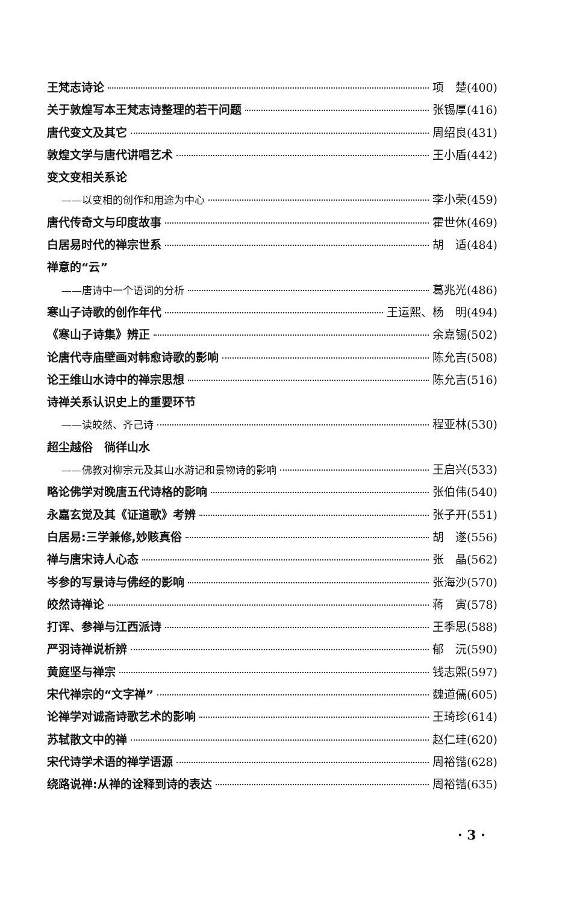王梵志诗论 项　楚(400)
关于敦煌写本王梵志诗整理的若干问题 张锡厚(416)
唐代变文及其它 周绍良(431)
敦煌文学与唐代讲唱艺术 王小盾(442)
变文变相关系论
——以变相的创作和用途为中心 李小荣(459)
唐代传奇文与印度故事 霍世休(469)
白居易时代的禅宗世系 胡　适(484)
禅意的“云”
——唐诗中一个语词的分析 葛兆光(486)
寒山子诗歌的创作年代 王运熙、杨　明(494)
《寒山子诗集》辨正 余嘉锡(502)
论唐代寺庙壁画对韩愈诗歌的影响 陈允吉(508)
论王维山水诗中的禅宗思想 陈允吉(516)
诗禅关系认识史上的重要环节
——读皎然、齐己诗 程亚林(530)
超尘越俗　徜徉山水
——佛教对柳宗元及其山水游记和景物诗的影响 王启兴(533)
略论佛学对晚唐五代诗格的影响 张伯伟(540)
永嘉玄觉及其《证道歌》考辨 张子开(551)
白居易:三学兼修,妙赅真俗 胡　遂(556)
禅与唐宋诗人心态 张　晶(562)
岑参的写景诗与佛经的影响 张海沙(570)
皎然诗禅论 蒋　寅(578)
打诨、参禅与江西派诗 王季思(588)
严羽诗禅说析辨 郁　沅(590)
黄庭坚与禅宗 钱志熙(597)
宋代禅宗的“文字禅” 魏道儒(605)
论禅学对诚斋诗歌艺术的影响 王琦珍(614)
苏轼散文中的禅 赵仁珪(620)
宋代诗学术语的禅学语源 周裕锴(628)
绕路说禅:从禅的诠释到诗的表达 周裕锴(635)
· 3 ·